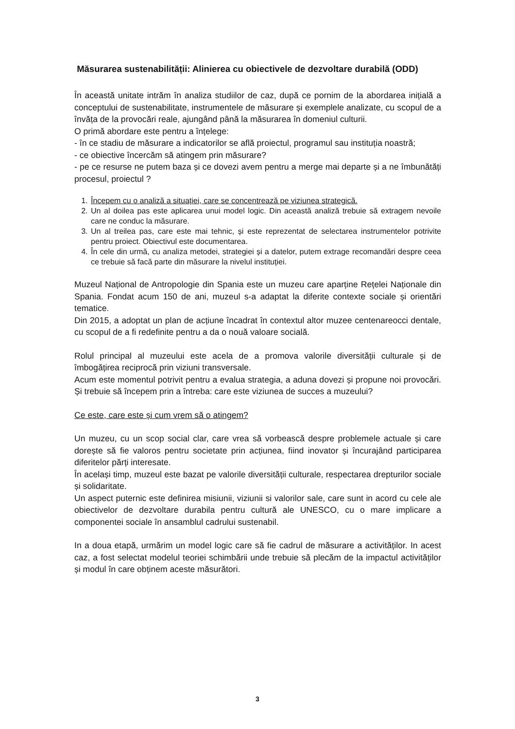Măsurarea sustenabilității: Alinierea cu obiectivele de dezvoltare durabilă (ODD)
În această unitate intrăm în analiza studiilor de caz, după ce pornim de la abordarea inițială a conceptului de sustenabilitate, instrumentele de măsurare și exemplele analizate, cu scopul de a învăța de la provocări reale, ajungând până la măsurarea în domeniul culturii.
O primă abordare este pentru a înțelege:
- în ce stadiu de măsurare a indicatorilor se află proiectul, programul sau instituția noastră;
- ce obiective încercăm să atingem prin măsurare?
- pe ce resurse ne putem baza și ce dovezi avem pentru a merge mai departe și a ne îmbunătăți procesul, proiectul ?
1. Începem cu o analiză a situației, care se concentrează pe viziunea strategică.
2. Un al doilea pas este aplicarea unui model logic. Din această analiză trebuie să extragem nevoile care ne conduc la măsurare.
3. Un al treilea pas, care este mai tehnic, și este reprezentat de selectarea instrumentelor potrivite pentru proiect. Obiectivul este documentarea.
4. În cele din urmă, cu analiza metodei, strategiei și a datelor, putem extrage recomandări despre ceea ce trebuie să facă parte din măsurare la nivelul instituției.
Muzeul Național de Antropologie din Spania este un muzeu care aparține Rețelei Naționale din Spania. Fondat acum 150 de ani, muzeul s-a adaptat la diferite contexte sociale și orientări tematice.
Din 2015, a adoptat un plan de acțiune încadrat în contextul altor muzee centenareocci dentale, cu scopul de a fi redefinite pentru a da o nouă valoare socială.
Rolul principal al muzeului este acela de a promova valorile diversității culturale și de îmbogățirea reciprocă prin viziuni transversale.
Acum este momentul potrivit pentru a evalua strategia, a aduna dovezi și propune noi provocări. Și trebuie să începem prin a întreba: care este viziunea de succes a muzeului?
Ce este, care este și cum vrem să o atingem?
Un muzeu, cu un scop social clar, care vrea să vorbească despre problemele actuale și care dorește să fie valoros pentru societate prin acțiunea, fiind inovator și încurajând participarea diferitelor părți interesate.
În același timp, muzeul este bazat pe valorile diversității culturale, respectarea drepturilor sociale și solidaritate.
Un aspect puternic este definirea misiunii, viziunii si valorilor sale, care sunt in acord cu cele ale obiectivelor de dezvoltare durabila pentru cultură ale UNESCO, cu o mare implicare a componentei sociale în ansamblul cadrului sustenabil.
In a doua etapă, urmărim un model logic care să fie cadrul de măsurare a activităților. In acest caz, a fost selectat modelul teoriei schimbării unde trebuie să plecăm de la impactul activităților și modul în care obținem aceste măsurători.
3